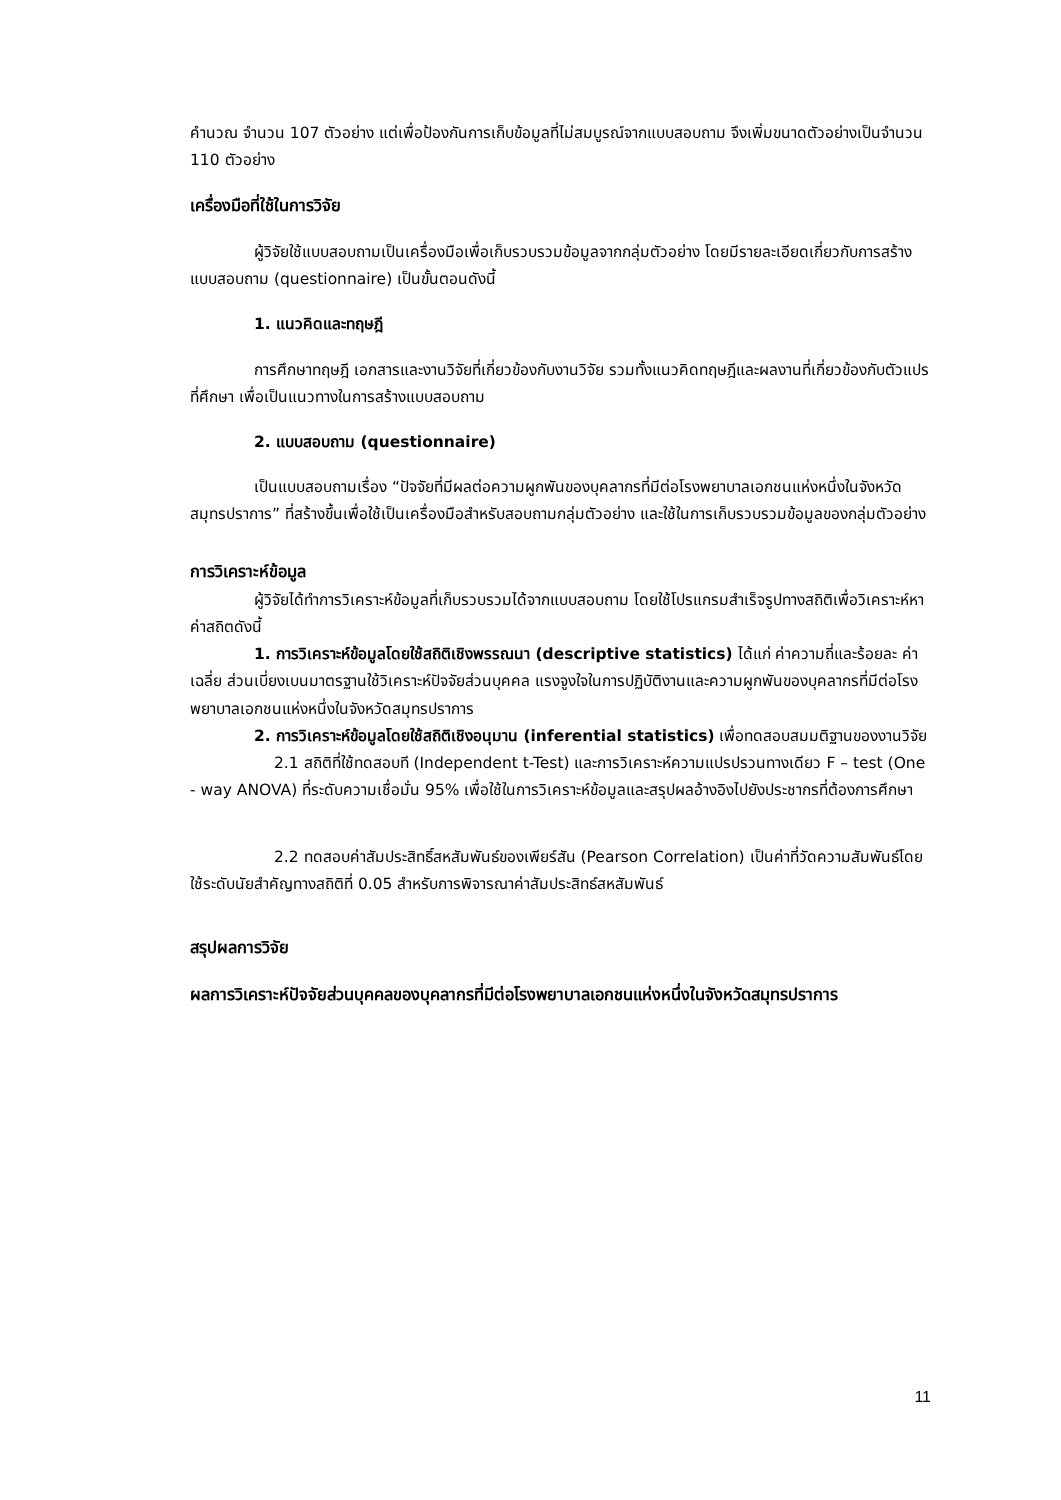คำนวณ จำนวน 107 ตัวอย่าง แต่เพื่อป้องกันการเก็บข้อมูลที่ไม่สมบูรณ์จากแบบสอบถาม จึงเพิ่มขนาดตัวอย่างเป็นจำนวน 110 ตัวอย่าง
เครื่องมือที่ใช้ในการวิจัย
ผู้วิจัยใช้แบบสอบถามเป็นเครื่องมือเพื่อเก็บรวบรวมข้อมูลจากกลุ่มตัวอย่าง โดยมีรายละเอียดเกี่ยวกับการสร้างแบบสอบถาม (questionnaire) เป็นขั้นตอนดังนี้
1. แนวคิดและทฤษฎี
การศึกษาทฤษฎี เอกสารและงานวิจัยที่เกี่ยวข้องกับงานวิจัย รวมทั้งแนวคิดทฤษฎีและผลงานที่เกี่ยวข้องกับตัวแปรที่ศึกษา เพื่อเป็นแนวทางในการสร้างแบบสอบถาม
2. แบบสอบถาม (questionnaire)
เป็นแบบสอบถามเรื่อง “ปัจจัยที่มีผลต่อความผูกพันของบุคลากรที่มีต่อโรงพยาบาลเอกชนแห่งหนึ่งในจังหวัดสมุทรปราการ” ที่สร้างขึ้นเพื่อใช้เป็นเครื่องมือสำหรับสอบถามกลุ่มตัวอย่าง และใช้ในการเก็บรวบรวมข้อมูลของกลุ่มตัวอย่าง
การวิเคราะห์ข้อมูล
ผู้วิจัยได้ทำการวิเคราะห์ข้อมูลที่เก็บรวบรวมได้จากแบบสอบถาม โดยใช้โปรแกรมสำเร็จรูปทางสถิติเพื่อวิเคราะห์หาค่าสถิตดังนี้
1. การวิเคราะห์ข้อมูลโดยใช้สถิติเชิงพรรณนา (descriptive statistics) ได้แก่ ค่าความถี่และร้อยละ ค่าเฉลี่ย ส่วนเบี่ยงเบนมาตรฐานใช้วิเคราะห์ปัจจัยส่วนบุคคล แรงจูงใจในการปฏิบัติงานและความผูกพันของบุคลากรที่มีต่อโรงพยาบาลเอกชนแห่งหนึ่งในจังหวัดสมุทรปราการ
2. การวิเคราะห์ข้อมูลโดยใช้สถิติเชิงอนุมาน (inferential statistics) เพื่อทดสอบสมมติฐานของงานวิจัย
2.1 สถิติที่ใช้ทดสอบที (Independent t-Test) และการวิเคราะห์ความแปรปรวนทางเดียว F – test (One - way ANOVA) ที่ระดับความเชื่อมั่น 95% เพื่อใช้ในการวิเคราะห์ข้อมูลและสรุปผลอ้างอิงไปยังประชากรที่ต้องการศึกษา
2.2 ทดสอบค่าสัมประสิทธิ์สหสัมพันธ์ของเพียร์สัน (Pearson Correlation) เป็นค่าที่วัดความสัมพันธ์โดย ใช้ระดับนัยสำคัญทางสถิติที่ 0.05 สำหรับการพิจารณาค่าสัมประสิทธ์สหสัมพันธ์
สรุปผลการวิจัย
ผลการวิเคราะห์ปัจจัยส่วนบุคคลของบุคลากรที่มีต่อโรงพยาบาลเอกชนแห่งหนึ่งในจังหวัดสมุทรปราการ
11